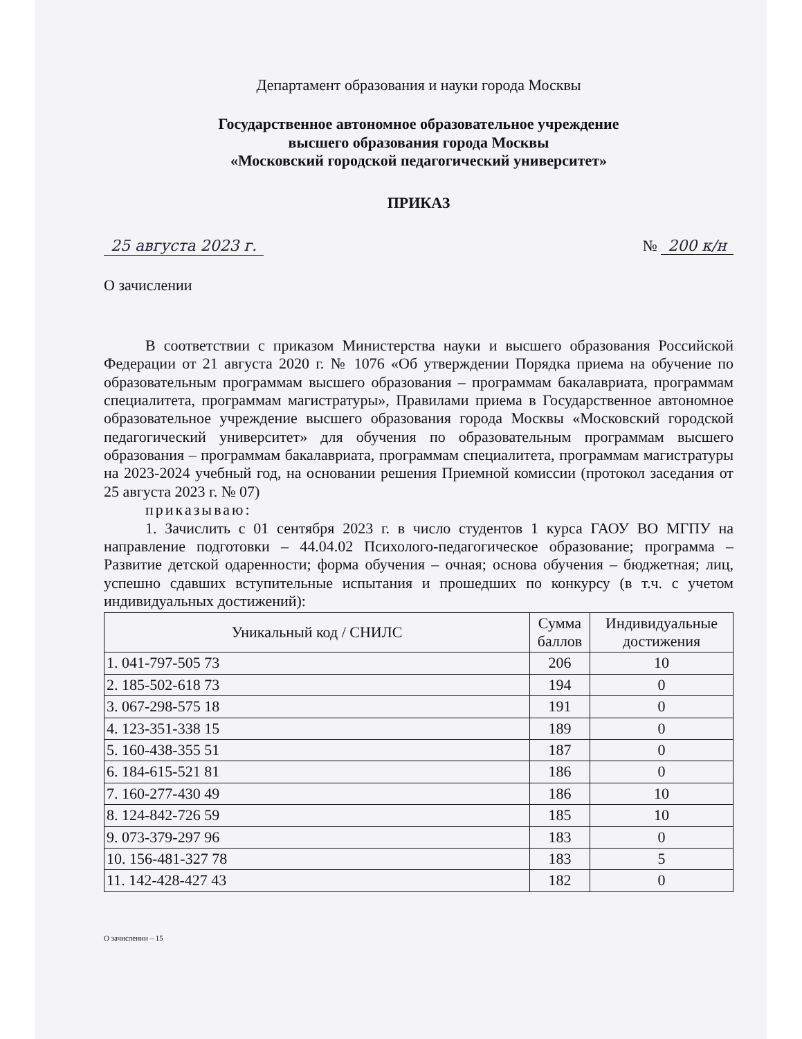Департамент образования и науки города Москвы
Государственное автономное образовательное учреждение
высшего образования города Москвы
«Московский городской педагогический университет»
ПРИКАЗ
25 августа 2023 г. № 200 к/н
О зачислении
В соответствии с приказом Министерства науки и высшего образования Российской Федерации от 21 августа 2020 г. № 1076 «Об утверждении Порядка приема на обучение по образовательным программам высшего образования – программам бакалавриата, программам специалитета, программам магистратуры», Правилами приема в Государственное автономное образовательное учреждение высшего образования города Москвы «Московский городской педагогический университет» для обучения по образовательным программам высшего образования – программам бакалавриата, программам специалитета, программам магистратуры на 2023-2024 учебный год, на основании решения Приемной комиссии (протокол заседания от 25 августа 2023 г. № 07)
приказываю:
1. Зачислить с 01 сентября 2023 г. в число студентов 1 курса ГАОУ ВО МГПУ на направление подготовки – 44.04.02 Психолого-педагогическое образование; программа – Развитие детской одаренности; форма обучения – очная; основа обучения – бюджетная; лиц, успешно сдавших вступительные испытания и прошедших по конкурсу (в т.ч. с учетом индивидуальных достижений):
| Уникальный код / СНИЛС | Сумма баллов | Индивидуальные достижения |
| --- | --- | --- |
| 1. 041-797-505 73 | 206 | 10 |
| 2. 185-502-618 73 | 194 | 0 |
| 3. 067-298-575 18 | 191 | 0 |
| 4. 123-351-338 15 | 189 | 0 |
| 5. 160-438-355 51 | 187 | 0 |
| 6. 184-615-521 81 | 186 | 0 |
| 7. 160-277-430 49 | 186 | 10 |
| 8. 124-842-726 59 | 185 | 10 |
| 9. 073-379-297 96 | 183 | 0 |
| 10. 156-481-327 78 | 183 | 5 |
| 11. 142-428-427 43 | 182 | 0 |
О зачислении – 15